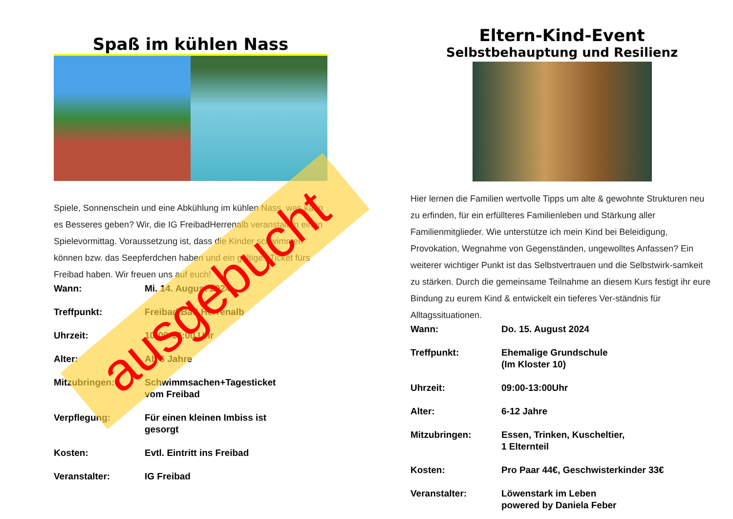Spaß im kühlen Nass
Spiele, Sonnenschein und eine Abkühlung im kühlen Nass, was kann es Besseres geben? Wir, die IG FreibadHerrenalb veranstalten einen Spielevormittag. Voraussetzung ist, dass die Kinder schwimmen können bzw. das Seepferdchen haben und ein gültiges Ticket fürs Freibad haben. Wir freuen uns auf euch!
| Wann: | Mi. 14. August 2024 |
| Treffpunkt: | Freibad Bad Herrenalb |
| Uhrzeit: | 10:00-13:00 Uhr |
| Alter: | Ab 6 Jahre |
| Mitzubringen: | Schwimmsachen+Tagesticket vom Freibad |
| Verpflegung: | Für einen kleinen Imbiss ist gesorgt |
| Kosten: | Evtl. Eintritt ins Freibad |
| Veranstalter: | IG Freibad |
Eltern-Kind-Event
Selbstbehauptung und Resilienz
Hier lernen die Familien wertvolle Tipps um alte & gewohnte Strukturen neu zu erfinden, für ein erfüllteres Familienleben und Stärkung aller Familienmitglieder. Wie unterstütze ich mein Kind bei Beleidigung, Provokation, Wegnahme von Gegenständen, ungewolltes Anfassen? Ein weiterer wichtiger Punkt ist das Selbstvertrauen und die Selbstwirk-samkeit zu stärken. Durch die gemeinsame Teilnahme an diesem Kurs festigt ihr eure Bindung zu eurem Kind & entwickelt ein tieferes Ver-ständnis für Alltagssituationen.
| Wann: | Do. 15. August 2024 |
| Treffpunkt: | Ehemalige Grundschule (Im Kloster 10) |
| Uhrzeit: | 09:00-13:00Uhr |
| Alter: | 6-12 Jahre |
| Mitzubringen: | Essen, Trinken, Kuscheltier, 1 Elternteil |
| Kosten: | Pro Paar 44€, Geschwisterkinder 33€ |
| Veranstalter: | Löwenstark im Leben powered by Daniela Feber |
ausgebucht